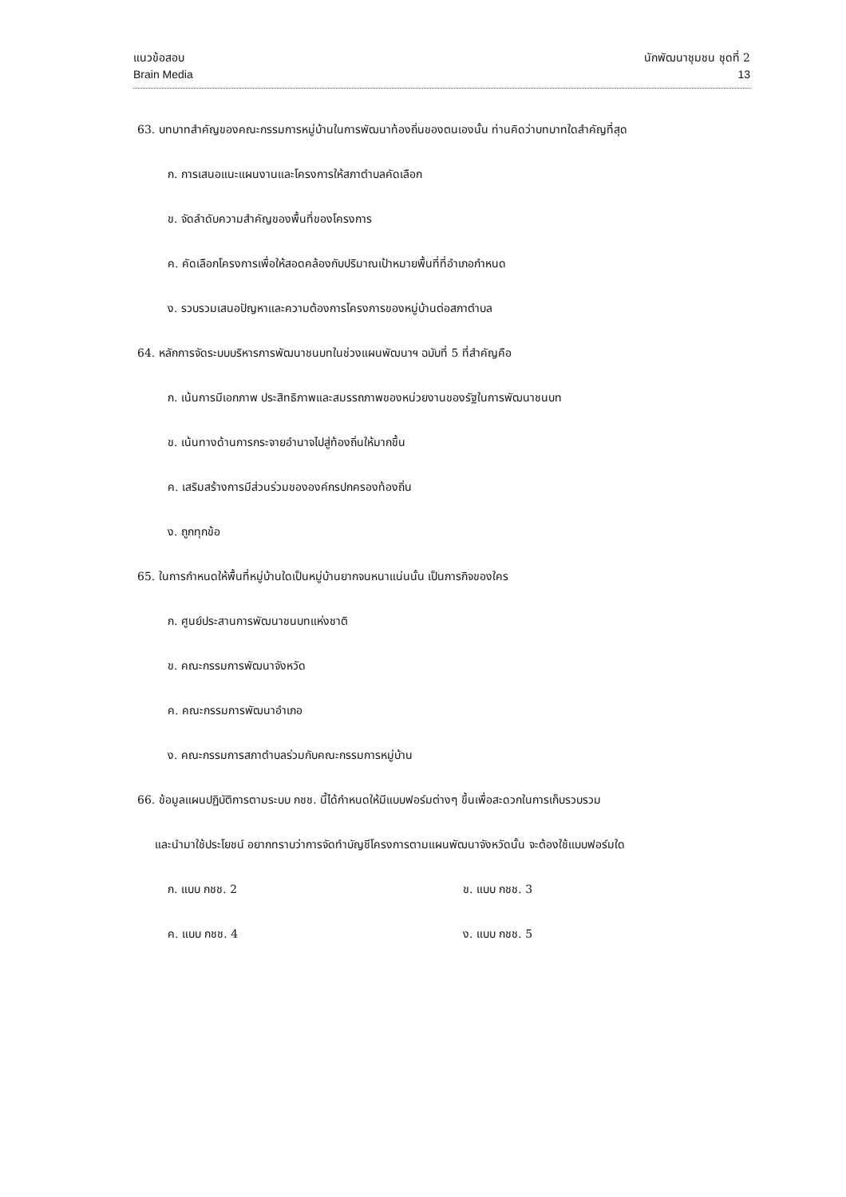แนวข้อสอบ
Brain Media
นักพัฒนาชุมชน ชุดที่ 2
13
63. บทบาทสำคัญของคณะกรรมการหมู่บ้านในการพัฒนาท้องถิ่นของตนเองนั้น ท่านคิดว่าบทบาทใดสำคัญที่สุด
ก. การเสนอแนะแผนงานและโครงการให้สภาตำบลคัดเลือก
ข. จัดลำดับความสำคัญของพื้นที่ของโครงการ
ค. คัดเลือกโครงการเพื่อให้สอดคล้องกับปริมาณเป้าหมายพื้นที่ที่อำเภอกำหนด
ง. รวบรวมเสนอปัญหาและความต้องการโครงการของหมู่บ้านต่อสภาตำบล
64. หลักการจัดระบบบริหารการพัฒนาชนบทในช่วงแผนพัฒนาฯ ฉบับที่ 5 ที่สำคัญคือ
ก. เน้นการมีเอกภาพ ประสิทธิภาพและสมรรถภาพของหน่วยงานของรัฐในการพัฒนาชนบท
ข. เน้นทางด้านการกระจายอำนาจไปสู่ท้องถิ่นให้มากขึ้น
ค. เสริมสร้างการมีส่วนร่วมขององค์กรปกครองท้องถิ่น
ง. ถูกทุกข้อ
65. ในการกำหนดให้พื้นที่หมู่บ้านใดเป็นหมู่บ้านยากจนหนาแน่นนั้น เป็นภารกิจของใคร
ก. ศูนย์ประสานการพัฒนาชนบทแห่งชาติ
ข. คณะกรรมการพัฒนาจังหวัด
ค. คณะกรรมการพัฒนาอำเภอ
ง. คณะกรรมการสภาตำบลร่วมกับคณะกรรมการหมู่บ้าน
66. ข้อมูลแผนปฏิบัติการตามระบบ กชช. นี้ได้กำหนดให้มีแบบฟอร์มต่างๆ ขึ้นเพื่อสะดวกในการเก็บรวบรวม
และนำมาใช้ประโยชน์ อยากทราบว่าการจัดทำบัญชีโครงการตามแผนพัฒนาจังหวัดนั้น จะต้องใช้แบบฟอร์มใด
ก. แบบ กชช. 2 ข. แบบ กชช. 3
ค. แบบ กชช. 4 ง. แบบ กชช. 5